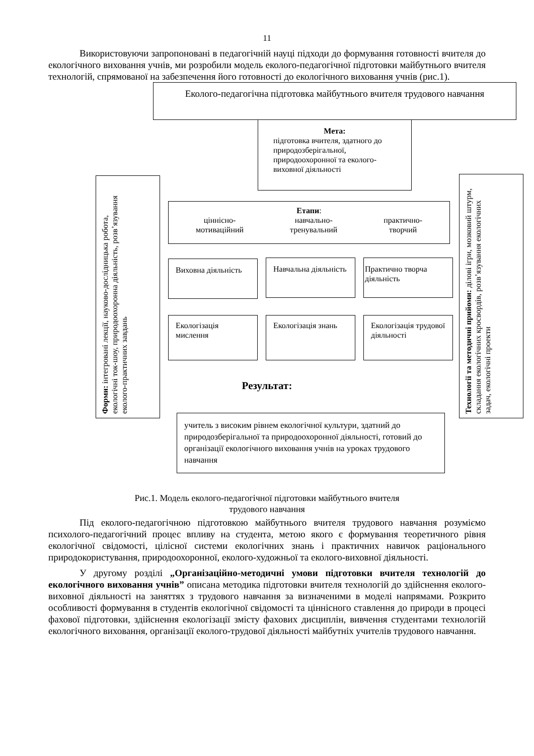11
Використовуючи запропоновані в педагогічній науці підходи до формування готовності вчителя до екологічного виховання учнів, ми розробили модель еколого-педагогічної підготовки майбутнього вчителя технологій, спрямованої на забезпечення його готовності до екологічного виховання учнів (рис.1).
Еколого-педагогічна підготовка майбутнього вчителя трудового навчання
Мета:
підготовка вчителя, здатного до природозберігальної, природоохоронної та еколого-виховної діяльності
Форми: інтегровані лекції, науково-дослідницька робота, екологічні ток-шоу, природоохоронна діяльність, розв’язування еколого-практичних завдань
Технології та методичні прийоми: ділові ігри, мозковий штурм, складання екологічних кросвордів, розв’язування екологічних задач, екологічні проекти
Етапи:
ціннісно-
мотиваційний навчально-
тренувальний практично-
творчий
Виховна діяльність
Навчальна діяльність
Практично творча діяльність
Екологізація мислення
Екологізація знань
Екологізація трудової діяльності
Результат:
учитель з високим рівнем екологічної культури, здатний до природозберігальної та природоохоронної діяльності, готовий до організації екологічного виховання учнів на уроках трудового навчання
Рис.1. Модель еколого-педагогічної підготовки майбутнього вчителя
трудового навчання
Під еколого-педагогічною підготовкою майбутнього вчителя трудового навчання розуміємо психолого-педагогічний процес впливу на студента, метою якого є формування теоретичного рівня екологічної свідомості, цілісної системи екологічних знань і практичних навичок раціонального природокористування, природоохоронної, еколого-художньої та еколого-виховної діяльності.
У другому розділі „Організаційно-методичні умови підготовки вчителя технологій до екологічного виховання учнів” описана методика підготовки вчителя технологій до здійснення еколого-виховної діяльності на заняттях з трудового навчання за визначеними в моделі напрямами. Розкрито особливості формування в студентів екологічної свідомості та ціннісного ставлення до природи в процесі фахової підготовки, здійснення екологізації змісту фахових дисциплін, вивчення студентами технологій екологічного виховання, організації еколого-трудової діяльності майбутніх учителів трудового навчання.